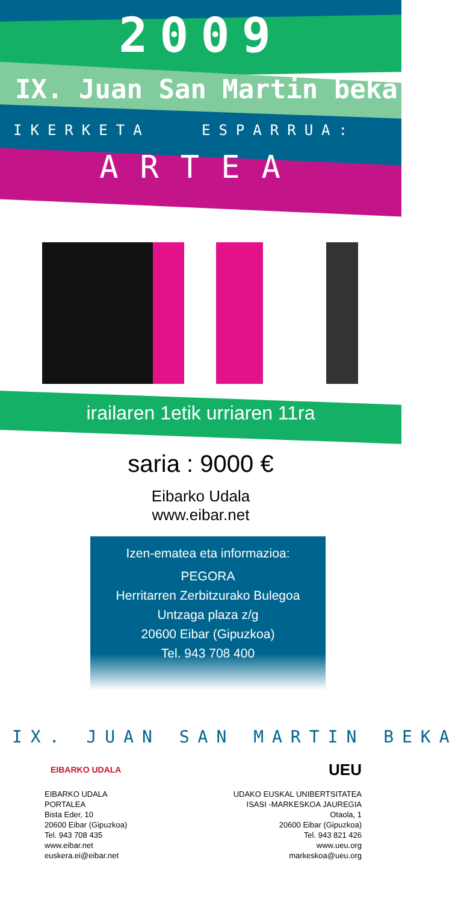2009
IX. Juan San Martin beka
IKERKETA ESPARRUA:
ARTEA
irailaren 1etik urriaren 11ra
saria : 9000 €
Eibarko Udala
www.eibar.net
Izen-ematea eta informazioa:
PEGORA
Herritarren Zerbitzurako Bulegoa
Untzaga plaza z/g
20600 Eibar (Gipuzkoa)
Tel. 943 708 400
IX. JUAN SAN MARTIN BEKA
EIBARKO UDALA
EIBARKO UDALA
PORTALEA
Bista Eder, 10
20600 Eibar (Gipuzkoa)
Tel. 943 708 435
www.eibar.net
euskera.ei@eibar.net
UEU
UDAKO EUSKAL UNIBERTSITATEA
ISASI -MARKESKOA JAUREGIA
Otaola, 1
20600 Eibar (Gipuzkoa)
Tel. 943 821 426
www.ueu.org
markeskoa@ueu.org